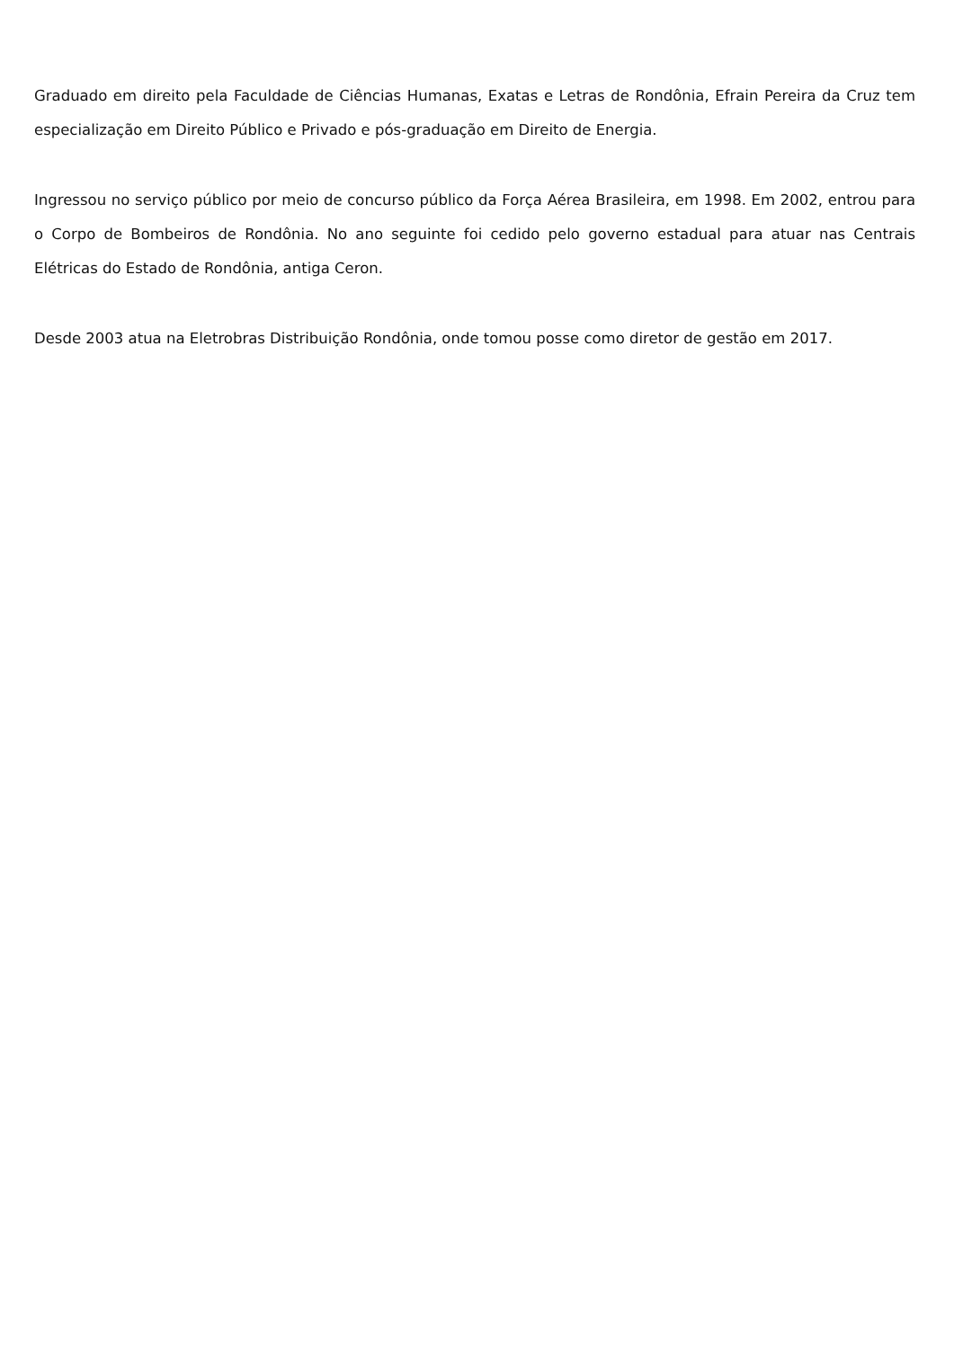Graduado em direito pela Faculdade de Ciências Humanas, Exatas e Letras de Rondônia, Efrain Pereira da Cruz tem especialização em Direito Público e Privado e pós-graduação em Direito de Energia.
Ingressou no serviço público por meio de concurso público da Força Aérea Brasileira, em 1998. Em 2002, entrou para o Corpo de Bombeiros de Rondônia. No ano seguinte foi cedido pelo governo estadual para atuar nas Centrais Elétricas do Estado de Rondônia, antiga Ceron.
Desde 2003 atua na Eletrobras Distribuição Rondônia, onde tomou posse como diretor de gestão em 2017.